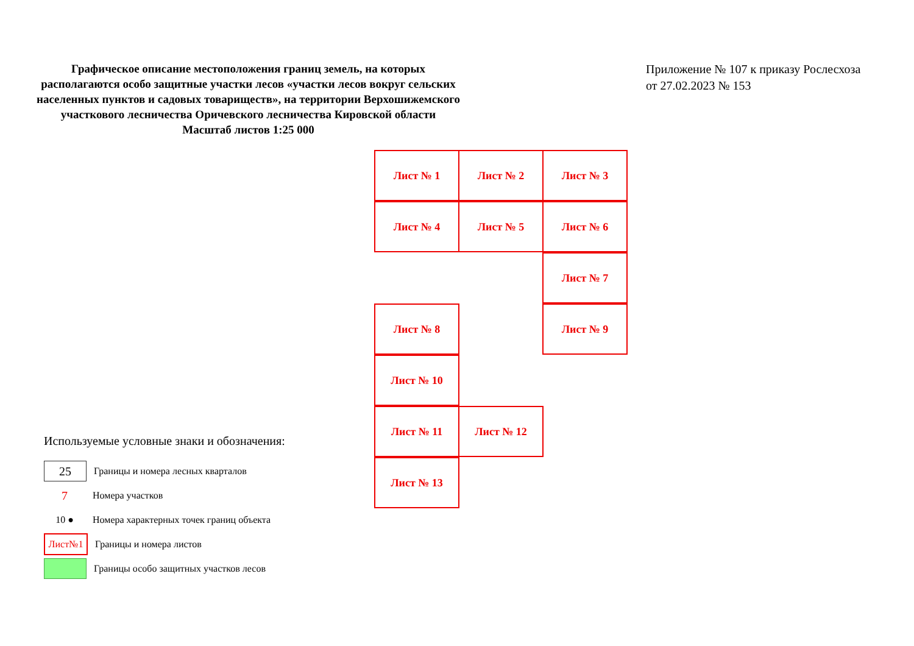Графическое описание местоположения границ земель, на которых располагаются особо защитные участки лесов «участки лесов вокруг сельских населенных пунктов и садовых товариществ», на территории Верхошижемского участкового лесничества Оричевского лесничества Кировской области
Масштаб листов 1:25 000
Приложение № 107 к приказу Рослесхоза
от 27.02.2023 № 153
Лист № 1 Лист № 2 Лист № 3
Лист № 4 Лист № 5 Лист № 6
Лист № 7
Лист № 8 Лист № 9
Лист № 10
Лист № 11 Лист № 12
Лист № 13
Используемые условные знаки и обозначения:
25
Границы и номера лесных кварталов
7
Номера участков
10 ●
Номера характерных точек границ объекта
Лист№1
Границы и номера листов
Границы особо защитных участков лесов